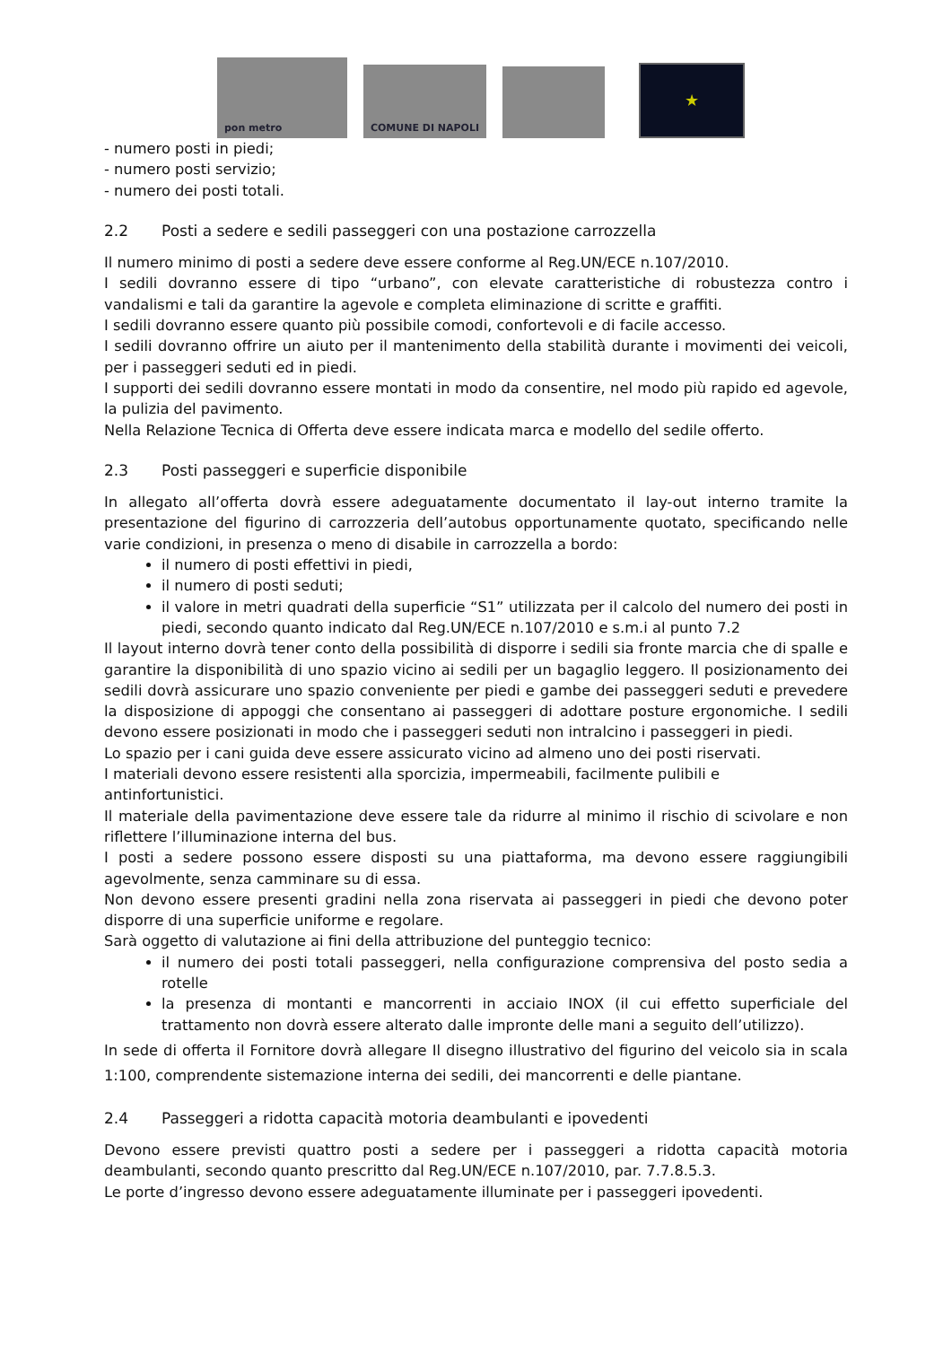pon metro
COMUNE DI NAPOLI
★
- numero posti in piedi;
- numero posti servizio;
- numero dei posti totali.
2.2 Posti a sedere e sedili passeggeri con una postazione carrozzella
Il numero minimo di posti a sedere deve essere conforme al Reg.UN/ECE n.107/2010.
I sedili dovranno essere di tipo “urbano”, con elevate caratteristiche di robustezza contro i vandalismi e tali da garantire la agevole e completa eliminazione di scritte e graffiti.
I sedili dovranno essere quanto più possibile comodi, confortevoli e di facile accesso.
I sedili dovranno offrire un aiuto per il mantenimento della stabilità durante i movimenti dei veicoli, per i passeggeri seduti ed in piedi.
I supporti dei sedili dovranno essere montati in modo da consentire, nel modo più rapido ed agevole, la pulizia del pavimento.
Nella Relazione Tecnica di Offerta deve essere indicata marca e modello del sedile offerto.
2.3 Posti passeggeri e superficie disponibile
In allegato all’offerta dovrà essere adeguatamente documentato il lay-out interno tramite la presentazione del figurino di carrozzeria dell’autobus opportunamente quotato, specificando nelle varie condizioni, in presenza o meno di disabile in carrozzella a bordo:
il numero di posti effettivi in piedi,
il numero di posti seduti;
il valore in metri quadrati della superficie “S1” utilizzata per il calcolo del numero dei posti in piedi, secondo quanto indicato dal Reg.UN/ECE n.107/2010 e s.m.i al punto 7.2
Il layout interno dovrà tener conto della possibilità di disporre i sedili sia fronte marcia che di spalle e garantire la disponibilità di uno spazio vicino ai sedili per un bagaglio leggero. Il posizionamento dei sedili dovrà assicurare uno spazio conveniente per piedi e gambe dei passeggeri seduti e prevedere la disposizione di appoggi che consentano ai passeggeri di adottare posture ergonomiche. I sedili devono essere posizionati in modo che i passeggeri seduti non intralcino i passeggeri in piedi.
Lo spazio per i cani guida deve essere assicurato vicino ad almeno uno dei posti riservati.
I materiali devono essere resistenti alla sporcizia, impermeabili, facilmente pulibili e
antinfortunistici.
Il materiale della pavimentazione deve essere tale da ridurre al minimo il rischio di scivolare e non riflettere l’illuminazione interna del bus.
I posti a sedere possono essere disposti su una piattaforma, ma devono essere raggiungibili agevolmente, senza camminare su di essa.
Non devono essere presenti gradini nella zona riservata ai passeggeri in piedi che devono poter disporre di una superficie uniforme e regolare.
Sarà oggetto di valutazione ai fini della attribuzione del punteggio tecnico:
il numero dei posti totali passeggeri, nella configurazione comprensiva del posto sedia a rotelle
la presenza di montanti e mancorrenti in acciaio INOX (il cui effetto superficiale del trattamento non dovrà essere alterato dalle impronte delle mani a seguito dell’utilizzo).
In sede di offerta il Fornitore dovrà allegare Il disegno illustrativo del figurino del veicolo sia in scala 1:100, comprendente sistemazione interna dei sedili, dei mancorrenti e delle piantane.
2.4 Passeggeri a ridotta capacità motoria deambulanti e ipovedenti
Devono essere previsti quattro posti a sedere per i passeggeri a ridotta capacità motoria deambulanti, secondo quanto prescritto dal Reg.UN/ECE n.107/2010, par. 7.7.8.5.3.
Le porte d’ingresso devono essere adeguatamente illuminate per i passeggeri ipovedenti.